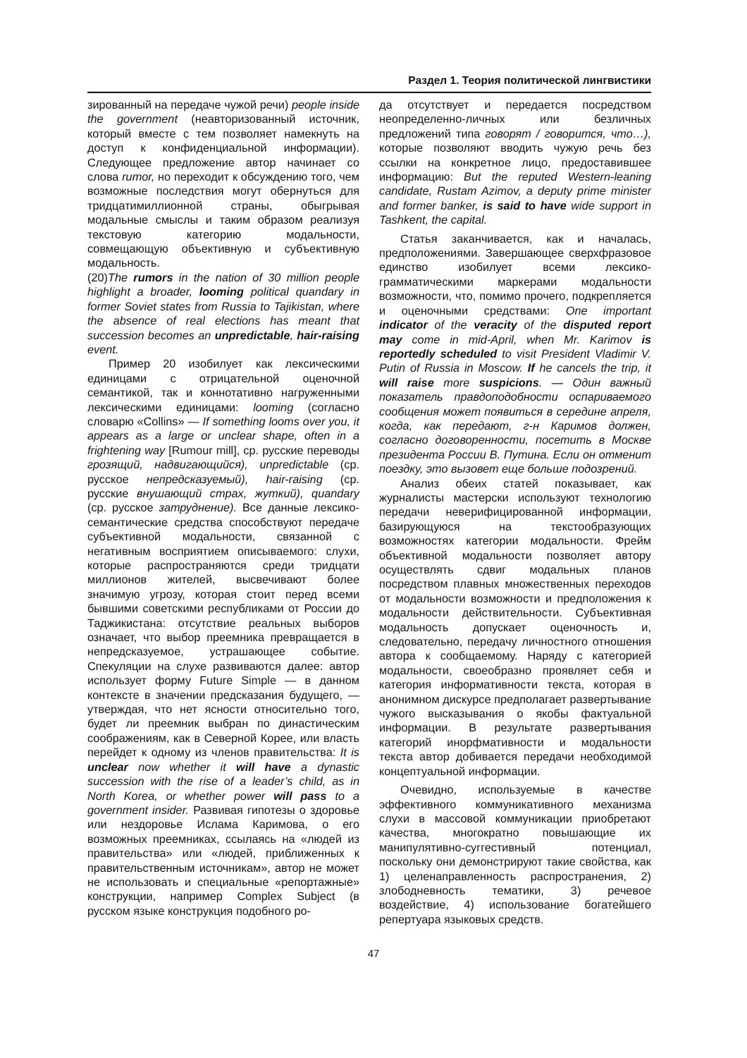Раздел 1. Теория политической лингвистики
зированный на передаче чужой речи) people inside the government (неавторизованный источник, который вместе с тем позволяет намекнуть на доступ к конфиденциальной информации). Следующее предложение автор начинает со слова rumor, но переходит к обсуждению того, чем возможные последствия могут обернуться для тридцатимиллионной страны, обыгрывая модальные смыслы и таким образом реализуя текстовую категорию модальности, совмещающую объективную и субъективную модальность.
(20)The rumors in the nation of 30 million people highlight a broader, looming political quandary in former Soviet states from Russia to Tajikistan, where the absence of real elections has meant that succession becomes an unpredictable, hair-raising event.
Пример 20 изобилует как лексическими единицами с отрицательной оценочной семантикой, так и коннотативно нагруженными лексическими единицами: looming (согласно словарю «Collins» — If something looms over you, it appears as a large or unclear shape, often in a frightening way [Rumour mill], ср. русские переводы грозящий, надвигающийся), unpredictable (ср. русское непредсказуемый), hair-raising (ср. русские внушающий страх, жуткий), quandary (ср. русское затруднение). Все данные лексико-семантические средства способствуют передаче субъективной модальности, связанной с негативным восприятием описываемого: слухи, которые распространяются среди тридцати миллионов жителей, высвечивают более значимую угрозу, которая стоит перед всеми бывшими советскими республиками от России до Таджикистана: отсутствие реальных выборов означает, что выбор преемника превращается в непредсказуемое, устрашающее событие. Спекуляции на слухе развиваются далее: автор использует форму Future Simple — в данном контексте в значении предсказания будущего, — утверждая, что нет ясности относительно того, будет ли преемник выбран по династическим соображениям, как в Северной Корее, или власть перейдет к одному из членов правительства: It is unclear now whether it will have a dynastic succession with the rise of a leader’s child, as in North Korea, or whether power will pass to a government insider. Развивая гипотезы о здоровье или нездоровье Ислама Каримова, о его возможных преемниках, ссылаясь на «людей из правительства» или «людей, приближенных к правительственным источникам», автор не может не использовать и специальные «репортажные» конструкции, например Complex Subject (в русском языке конструкция подобного ро-
да отсутствует и передается посредством неопределенно-личных или безличных предложений типа говорят / говорится, что…), которые позволяют вводить чужую речь без ссылки на конкретное лицо, предоставившее информацию: But the reputed Western-leaning candidate, Rustam Azimov, a deputy prime minister and former banker, is said to have wide support in Tashkent, the capital.
Статья заканчивается, как и началась, предположениями. Завершающее сверхфразовое единство изобилует всеми лексико-грамматическими маркерами модальности возможности, что, помимо прочего, подкрепляется и оценочными средствами: One important indicator of the veracity of the disputed report may come in mid-April, when Mr. Karimov is reportedly scheduled to visit President Vladimir V. Putin of Russia in Moscow. If he cancels the trip, it will raise more suspicions. — Один важный показатель правдоподобности оспариваемого сообщения может появиться в середине апреля, когда, как передают, г-н Каримов должен, согласно договоренности, посетить в Москве президента России В. Путина. Если он отменит поездку, это вызовет еще больше подозрений.
Анализ обеих статей показывает, как журналисты мастерски используют технологию передачи неверифицированной информации, базирующуюся на текстообразующих возможностях категории модальности. Фрейм объективной модальности позволяет автору осуществлять сдвиг модальных планов посредством плавных множественных переходов от модальности возможности и предположения к модальности действительности. Субъективная модальность допускает оценочность и, следовательно, передачу личностного отношения автора к сообщаемому. Наряду с категорией модальности, своеобразно проявляет себя и категория информативности текста, которая в анонимном дискурсе предполагает развертывание чужого высказывания о якобы фактуальной информации. В результате развертывания категорий инорфмативности и модальности текста автор добивается передачи необходимой концептуальной информации.
Очевидно, используемые в качестве эффективного коммуникативного механизма слухи в массовой коммуникации приобретают качества, многократно повышающие их манипулятивно-суггестивный потенциал, поскольку они демонстрируют такие свойства, как 1) целенаправленность распространения, 2) злободневность тематики, 3) речевое воздействие, 4) использование богатейшего репертуара языковых средств.
47